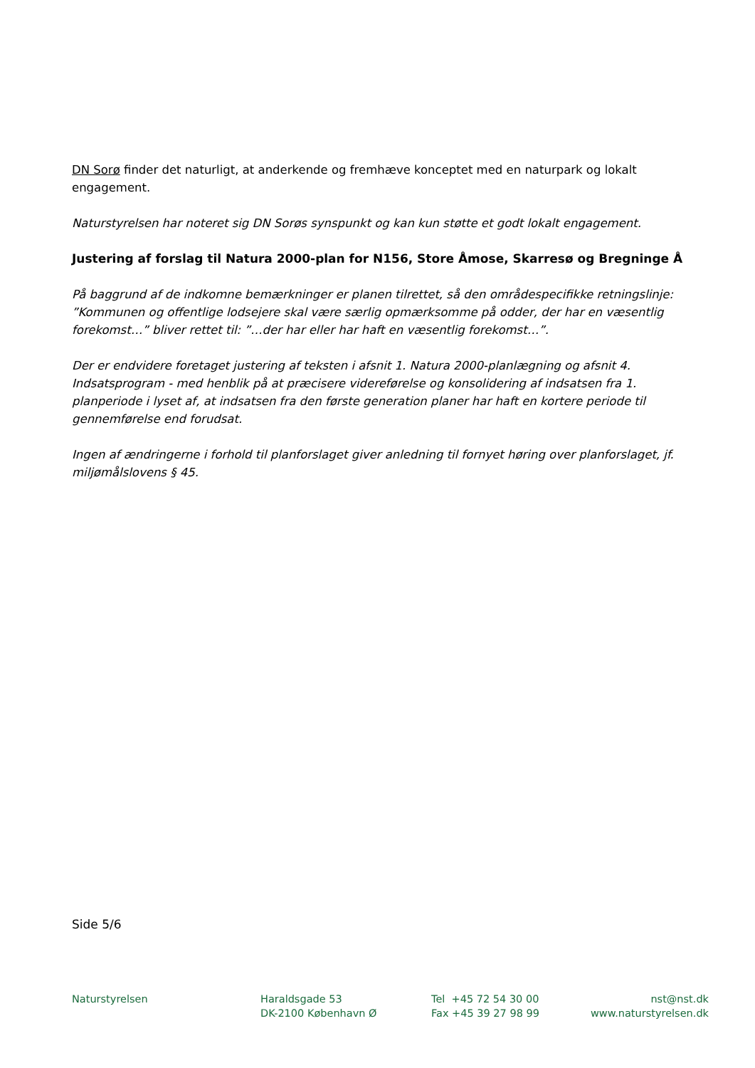DN Sorø finder det naturligt, at anderkende og fremhæve konceptet med en naturpark og lokalt engagement.
Naturstyrelsen har noteret sig DN Sorøs synspunkt og kan kun støtte et godt lokalt engagement.
Justering af forslag til Natura 2000-plan for N156, Store Åmose, Skarresø og Bregninge Å
På baggrund af de indkomne bemærkninger er planen tilrettet, så den områdespecifikke retningslinje: ”Kommunen og offentlige lodsejere skal være særlig opmærksomme på odder, der har en væsentlig forekomst…” bliver rettet til: ”…der har eller har haft en væsentlig forekomst…”.
Der er endvidere foretaget justering af teksten i afsnit 1. Natura 2000-planlægning og afsnit 4. Indsatsprogram - med henblik på at præcisere videreførelse og konsolidering af indsatsen fra 1. planperiode i lyset af, at indsatsen fra den første generation planer har haft en kortere periode til gennemførelse end forudsat.
Ingen af ændringerne i forhold til planforslaget giver anledning til fornyet høring over planforslaget, jf. miljømålslovens § 45.
Side 5/6
Naturstyrelsen Haraldsgade 53
DK-2100 København Ø
Tel +45 72 54 30 00
Fax +45 39 27 98 99
nst@nst.dk
www.naturstyrelsen.dk